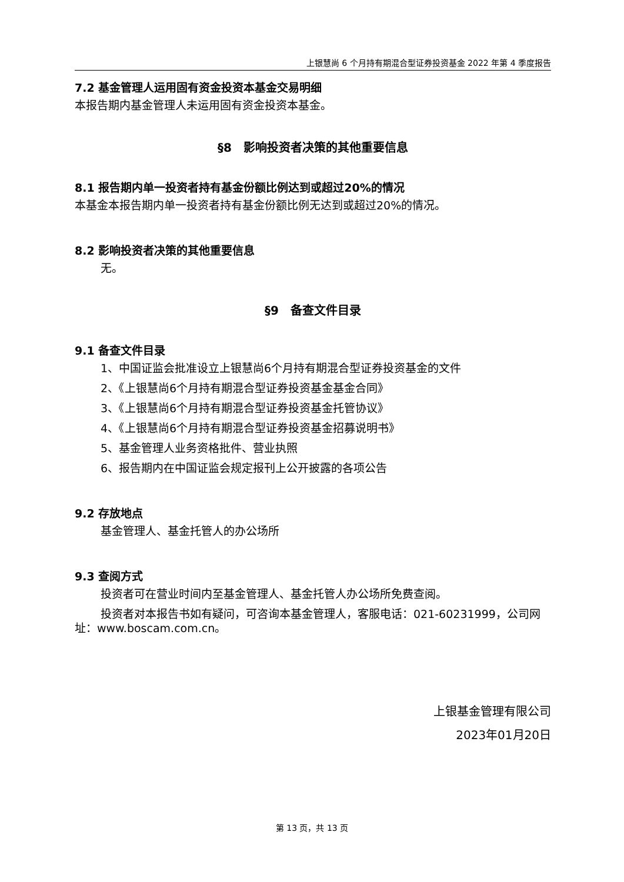上银慧尚 6 个月持有期混合型证券投资基金 2022 年第 4 季度报告
7.2 基金管理人运用固有资金投资本基金交易明细
本报告期内基金管理人未运用固有资金投资本基金。
§8　影响投资者决策的其他重要信息
8.1 报告期内单一投资者持有基金份额比例达到或超过20%的情况
本基金本报告期内单一投资者持有基金份额比例无达到或超过20%的情况。
8.2 影响投资者决策的其他重要信息
无。
§9　备查文件目录
9.1 备查文件目录
1、中国证监会批准设立上银慧尚6个月持有期混合型证券投资基金的文件
2、《上银慧尚6个月持有期混合型证券投资基金基金合同》
3、《上银慧尚6个月持有期混合型证券投资基金托管协议》
4、《上银慧尚6个月持有期混合型证券投资基金招募说明书》
5、基金管理人业务资格批件、营业执照
6、报告期内在中国证监会规定报刊上公开披露的各项公告
9.2 存放地点
基金管理人、基金托管人的办公场所
9.3 查阅方式
投资者可在营业时间内至基金管理人、基金托管人办公场所免费查阅。
投资者对本报告书如有疑问，可咨询本基金管理人，客服电话：021-60231999，公司网址：www.boscam.com.cn。
上银基金管理有限公司
2023年01月20日
第 13 页，共 13 页